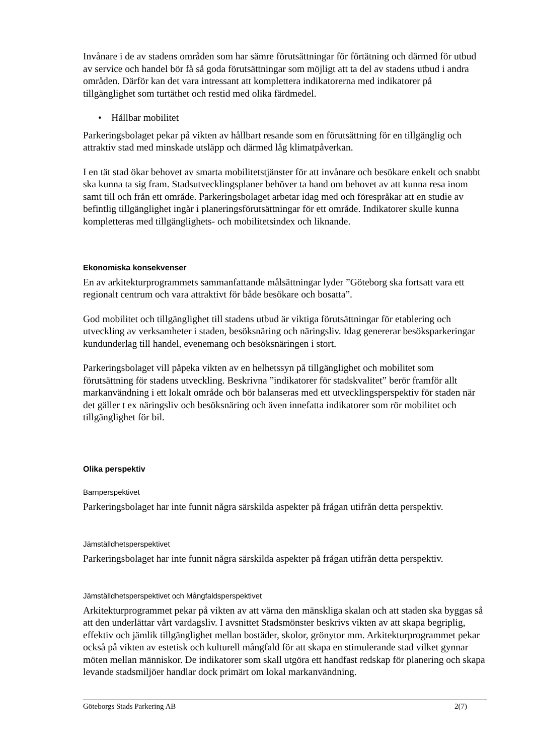Invånare i de av stadens områden som har sämre förutsättningar för förtätning och därmed för utbud av service och handel bör få så goda förutsättningar som möjligt att ta del av stadens utbud i andra områden. Därför kan det vara intressant att komplettera indikatorerna med indikatorer på tillgänglighet som turtäthet och restid med olika färdmedel.
• Hållbar mobilitet
Parkeringsbolaget pekar på vikten av hållbart resande som en förutsättning för en tillgänglig och attraktiv stad med minskade utsläpp och därmed låg klimatpåverkan.
I en tät stad ökar behovet av smarta mobilitetstjänster för att invånare och besökare enkelt och snabbt ska kunna ta sig fram. Stadsutvecklingsplaner behöver ta hand om behovet av att kunna resa inom samt till och från ett område. Parkeringsbolaget arbetar idag med och förespråkar att en studie av befintlig tillgänglighet ingår i planeringsförutsättningar för ett område. Indikatorer skulle kunna kompletteras med tillgänglighets- och mobilitetsindex och liknande.
Ekonomiska konsekvenser
En av arkitekturprogrammets sammanfattande målsättningar lyder ”Göteborg ska fortsatt vara ett regionalt centrum och vara attraktivt för både besökare och bosatta”.
God mobilitet och tillgänglighet till stadens utbud är viktiga förutsättningar för etablering och utveckling av verksamheter i staden, besöksnäring och näringsliv. Idag genererar besöksparkeringar kundunderlag till handel, evenemang och besöksnäringen i stort.
Parkeringsbolaget vill påpeka vikten av en helhetssyn på tillgänglighet och mobilitet som förutsättning för stadens utveckling. Beskrivna ”indikatorer för stadskvalitet” berör framför allt markanvändning i ett lokalt område och bör balanseras med ett utvecklingsperspektiv för staden när det gäller t ex näringsliv och besöksnäring och även innefatta indikatorer som rör mobilitet och tillgänglighet för bil.
Olika perspektiv
Barnperspektivet
Parkeringsbolaget har inte funnit några särskilda aspekter på frågan utifrån detta perspektiv.
Jämställdhetsperspektivet
Parkeringsbolaget har inte funnit några särskilda aspekter på frågan utifrån detta perspektiv.
Jämställdhetsperspektivet och Mångfaldsperspektivet
Arkitekturprogrammet pekar på vikten av att värna den mänskliga skalan och att staden ska byggas så att den underlättar vårt vardagsliv. I avsnittet Stadsmönster beskrivs vikten av att skapa begriplig, effektiv och jämlik tillgänglighet mellan bostäder, skolor, grönytor mm. Arkitekturprogrammet pekar också på vikten av estetisk och kulturell mångfald för att skapa en stimulerande stad vilket gynnar möten mellan människor. De indikatorer som skall utgöra ett handfast redskap för planering och skapa levande stadsmiljöer handlar dock primärt om lokal markanvändning.
Göteborgs Stads Parkering AB 2(7)